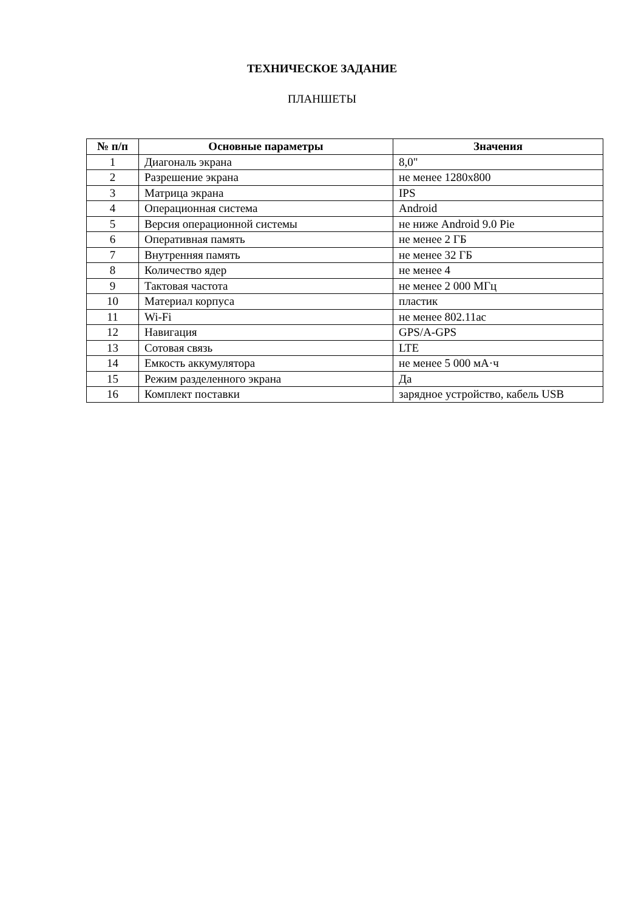ТЕХНИЧЕСКОЕ ЗАДАНИЕ
ПЛАНШЕТЫ
| № п/п | Основные параметры | Значения |
| --- | --- | --- |
| 1 | Диагональ экрана | 8,0" |
| 2 | Разрешение экрана | не менее 1280x800 |
| 3 | Матрица экрана | IPS |
| 4 | Операционная система | Android |
| 5 | Версия операционной системы | не ниже Android 9.0 Pie |
| 6 | Оперативная память | не менее 2 ГБ |
| 7 | Внутренняя память | не менее 32 ГБ |
| 8 | Количество ядер | не менее 4 |
| 9 | Тактовая частота | не менее 2 000 МГц |
| 10 | Материал корпуса | пластик |
| 11 | Wi-Fi | не менее 802.11ac |
| 12 | Навигация | GPS/A-GPS |
| 13 | Сотовая связь | LTE |
| 14 | Емкость аккумулятора | не менее 5 000 мА·ч |
| 15 | Режим разделенного экрана | Да |
| 16 | Комплект поставки | зарядное устройство, кабель USB |